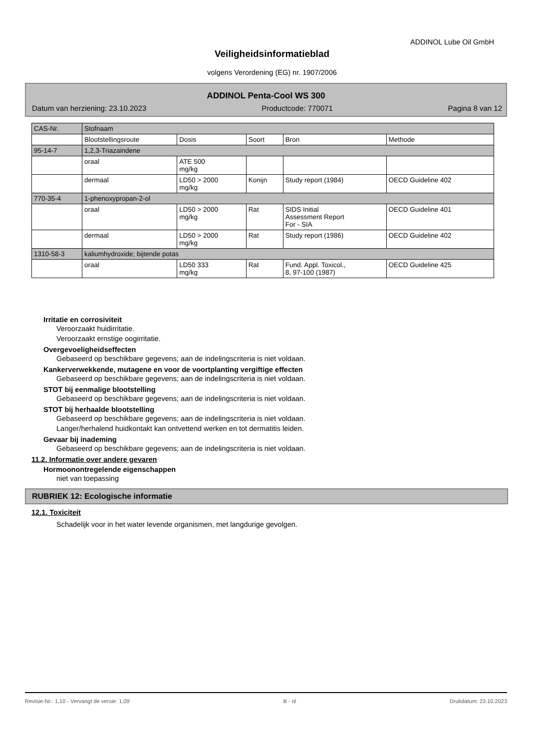ADDINOL Lube Oil GmbH
Veiligheidsinformatieblad
volgens Verordening (EG) nr. 1907/2006
ADDINOL Penta-Cool WS 300
Datum van herziening: 23.10.2023 Productcode: 770071 Pagina 8 van 12
| CAS-Nr. | Stofnaam | | | | |
| --- | --- | --- | --- | --- | --- |
| | Blootstellingsroute | Dosis | Soort | Bron | Methode |
| 95-14-7 | 1,2,3-Triazaindene | | | | |
| | oraal | ATE 500 mg/kg | | | |
| | dermaal | LD50 > 2000 mg/kg | Konijn | Study report (1984) | OECD Guideline 402 |
| 770-35-4 | 1-phenoxypropan-2-ol | | | | |
| | oraal | LD50 > 2000 mg/kg | Rat | SIDS Initial Assessment Report For - SIA | OECD Guideline 401 |
| | dermaal | LD50 > 2000 mg/kg | Rat | Study report (1986) | OECD Guideline 402 |
| 1310-58-3 | kaliumhydroxide; bijtende potas | | | | |
| | oraal | LD50 333 mg/kg | Rat | Fund. Appl. Toxicol., 8, 97-100 (1987) | OECD Guideline 425 |
Irritatie en corrosiviteit
Veroorzaakt huidirritatie.
Veroorzaakt ernstige oogirritatie.
Overgevoeligheidseffecten
Gebaseerd op beschikbare gegevens; aan de indelingscriteria is niet voldaan.
Kankerverwekkende, mutagene en voor de voortplanting vergiftige effecten
Gebaseerd op beschikbare gegevens; aan de indelingscriteria is niet voldaan.
STOT bij eenmalige blootstelling
Gebaseerd op beschikbare gegevens; aan de indelingscriteria is niet voldaan.
STOT bij herhaalde blootstelling
Gebaseerd op beschikbare gegevens; aan de indelingscriteria is niet voldaan.
Langer/herhalend huidkontakt kan ontvettend werken en tot dermatitis leiden.
Gevaar bij inademing
Gebaseerd op beschikbare gegevens; aan de indelingscriteria is niet voldaan.
11.2. Informatie over andere gevaren
Hormoonontregelende eigenschappen
niet van toepassing
RUBRIEK 12: Ecologische informatie
12.1. Toxiciteit
Schadelijk voor in het water levende organismen, met langdurige gevolgen.
Revisie-Nr.: 1,10 - Vervangt de versie: 1,09 B - nl Drukdatum: 23.10.2023